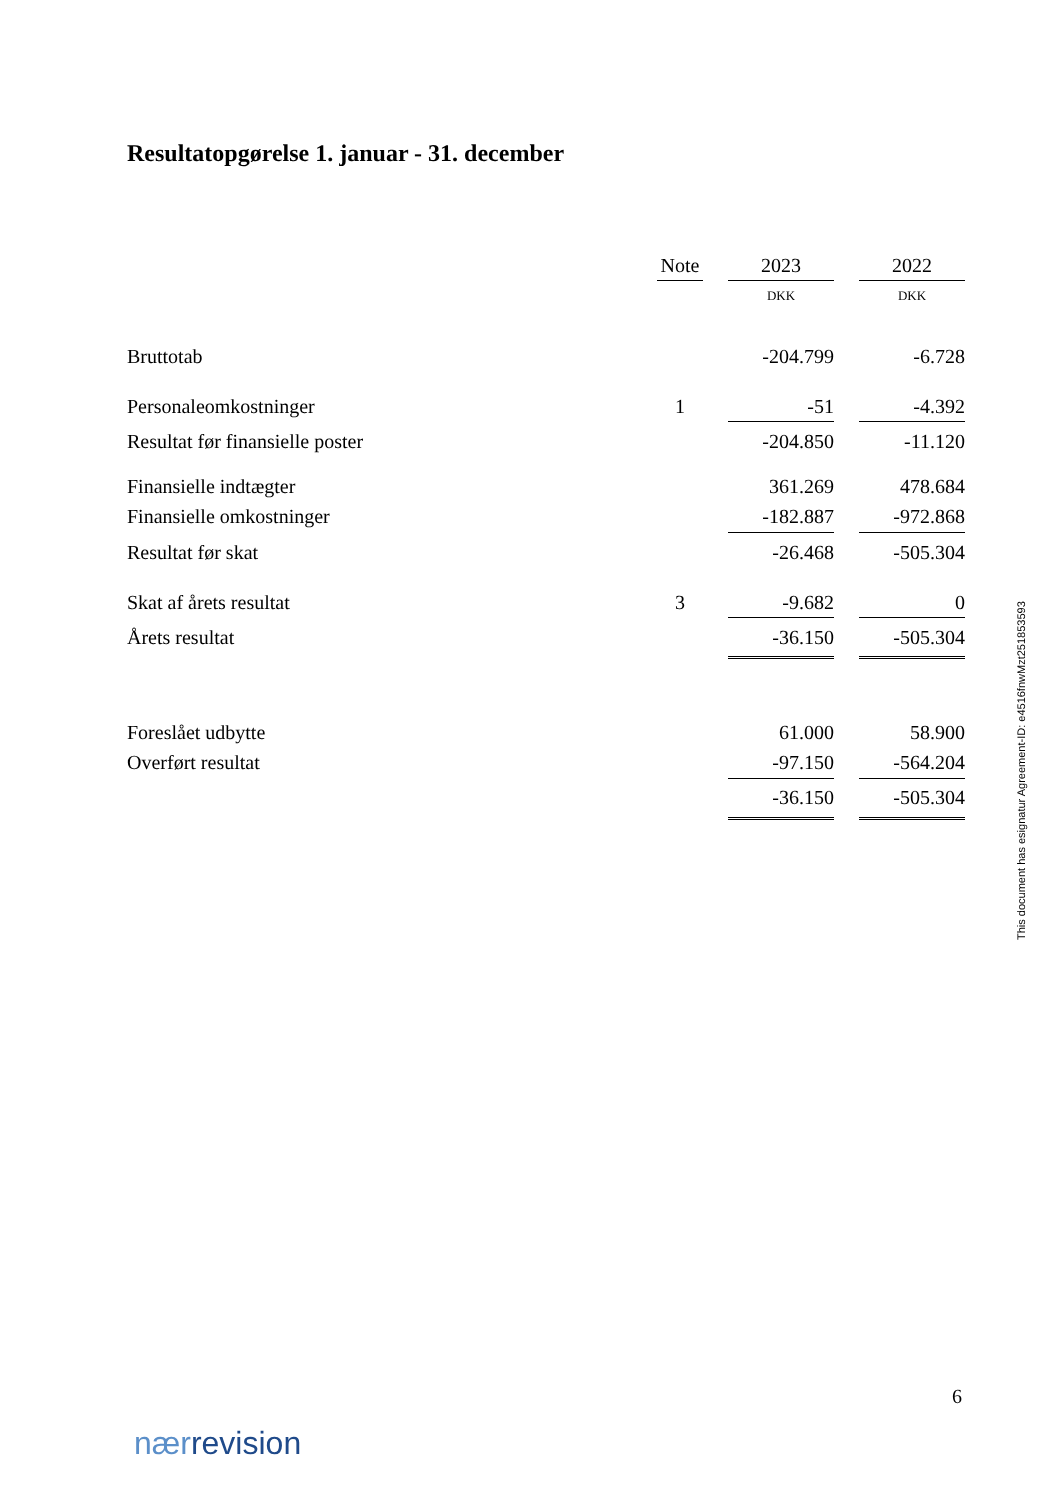Resultatopgørelse 1. januar - 31. december
| | Note | | 2023 | | 2022 |
| | | | DKK | | DKK |
| Bruttotab | | | -204.799 | | -6.728 |
| Personaleomkostninger | 1 | | -51 | | -4.392 |
| Resultat før finansielle poster | | | -204.850 | | -11.120 |
| Finansielle indtægter | | | 361.269 | | 478.684 |
| Finansielle omkostninger | | | -182.887 | | -972.868 |
| Resultat før skat | | | -26.468 | | -505.304 |
| Skat af årets resultat | 3 | | -9.682 | | 0 |
| Årets resultat | | | -36.150 | | -505.304 |
| Foreslået udbytte | | | 61.000 | | 58.900 |
| Overført resultat | | | -97.150 | | -564.204 |
| | | | -36.150 | | -505.304 |
This document has esignatur Agreement-ID: e4516fnwMzt251853593
6
nærrevision